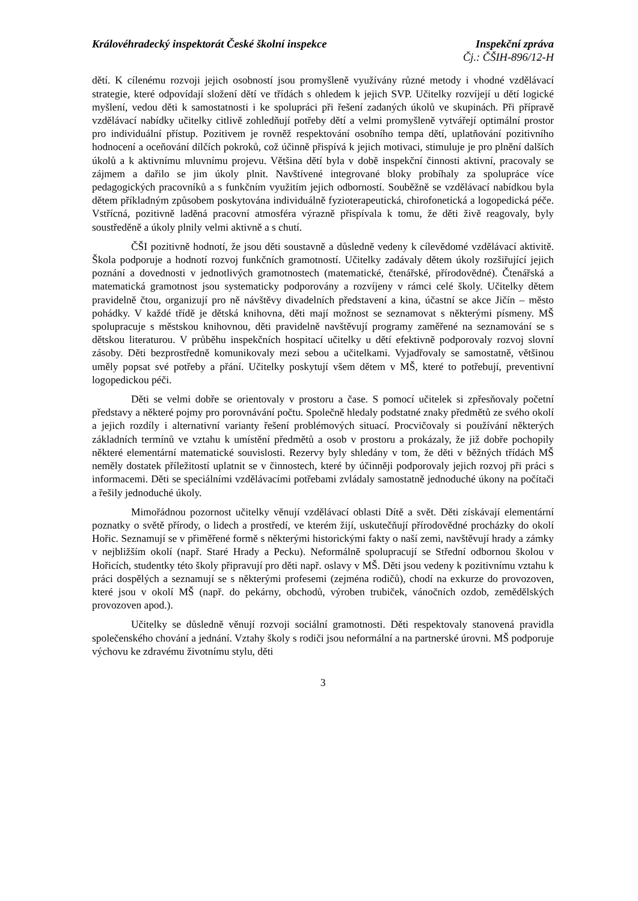Královéhradecký inspektorát České školní inspekce Inspekční zpráva
Čj.: ČŠIH-896/12-H
dětí. K cílenému rozvoji jejich osobností jsou promyšleně využívány různé metody i vhodné vzdělávací strategie, které odpovídají složení dětí ve třídách s ohledem k jejich SVP. Učitelky rozvíjejí u dětí logické myšlení, vedou děti k samostatnosti i ke spolupráci při řešení zadaných úkolů ve skupinách. Při přípravě vzdělávací nabídky učitelky citlivě zohledňují potřeby dětí a velmi promyšleně vytvářejí optimální prostor pro individuální přístup. Pozitivem je rovněž respektování osobního tempa dětí, uplatňování pozitivního hodnocení a oceňování dílčích pokroků, což účinně přispívá k jejich motivaci, stimuluje je pro plnění dalších úkolů a k aktivnímu mluvnímu projevu. Většina dětí byla v době inspekční činnosti aktivní, pracovaly se zájmem a dařilo se jim úkoly plnit. Navštívené integrované bloky probíhaly za spolupráce více pedagogických pracovníků a s funkčním využitím jejich odborností. Souběžně se vzdělávací nabídkou byla dětem příkladným způsobem poskytována individuálně fyzioterapeutická, chirofonetická a logopedická péče. Vstřícná, pozitivně laděná pracovní atmosféra výrazně přispívala k tomu, že děti živě reagovaly, byly soustředěně a úkoly plnily velmi aktivně a s chutí.
ČŠI pozitivně hodnotí, že jsou děti soustavně a důsledně vedeny k cílevědomé vzdělávací aktivitě. Škola podporuje a hodnotí rozvoj funkčních gramotností. Učitelky zadávaly dětem úkoly rozšiřující jejich poznání a dovednosti v jednotlivých gramotnostech (matematické, čtenářské, přírodovědné). Čtenářská a matematická gramotnost jsou systematicky podporovány a rozvíjeny v rámci celé školy. Učitelky dětem pravidelně čtou, organizují pro ně návštěvy divadelních představení a kina, účastní se akce Jičín – město pohádky. V každé třídě je dětská knihovna, děti mají možnost se seznamovat s některými písmeny. MŠ spolupracuje s městskou knihovnou, děti pravidelně navštěvují programy zaměřené na seznamování se s dětskou literaturou. V průběhu inspekčních hospitací učitelky u dětí efektivně podporovaly rozvoj slovní zásoby. Děti bezprostředně komunikovaly mezi sebou a učitelkami. Vyjadřovaly se samostatně, většinou uměly popsat své potřeby a přání. Učitelky poskytují všem dětem v MŠ, které to potřebují, preventivní logopedickou péči.
Děti se velmi dobře se orientovaly v prostoru a čase. S pomocí učitelek si zpřesňovaly početní představy a některé pojmy pro porovnávání počtu. Společně hledaly podstatné znaky předmětů ze svého okolí a jejich rozdíly i alternativní varianty řešení problémových situací. Procvičovaly si používání některých základních termínů ve vztahu k umístění předmětů a osob v prostoru a prokázaly, že již dobře pochopily některé elementární matematické souvislosti. Rezervy byly shledány v tom, že děti v běžných třídách MŠ neměly dostatek příležitostí uplatnit se v činnostech, které by účinněji podporovaly jejich rozvoj při práci s informacemi. Děti se speciálními vzdělávacími potřebami zvládaly samostatně jednoduché úkony na počítači a řešily jednoduché úkoly.
Mimořádnou pozornost učitelky věnují vzdělávací oblasti Dítě a svět. Děti získávají elementární poznatky o světě přírody, o lidech a prostředí, ve kterém žijí, uskutečňují přírodovědné procházky do okolí Hořic. Seznamují se v přiměřené formě s některými historickými fakty o naší zemi, navštěvují hrady a zámky v nejbližším okolí (např. Staré Hrady a Pecku). Neformálně spolupracují se Střední odbornou školou v Hořicích, studentky této školy připravují pro děti např. oslavy v MŠ. Děti jsou vedeny k pozitivnímu vztahu k práci dospělých a seznamují se s některými profesemi (zejména rodičů), chodí na exkurze do provozoven, které jsou v okolí MŠ (např. do pekárny, obchodů, výroben trubiček, vánočních ozdob, zemědělských provozoven apod.).
Učitelky se důsledně věnují rozvoji sociální gramotnosti. Děti respektovaly stanovená pravidla společenského chování a jednání. Vztahy školy s rodiči jsou neformální a na partnerské úrovni. MŠ podporuje výchovu ke zdravému životnímu stylu, děti
3